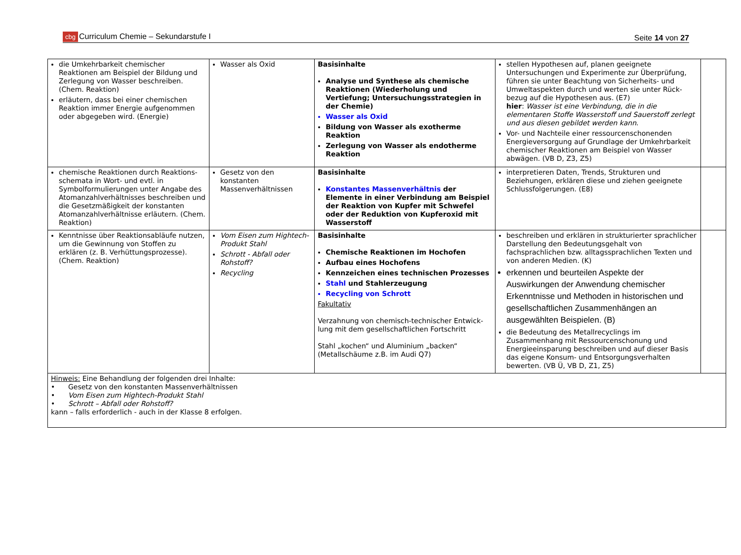cbg Curriculum Chemie – Sekundarstufe I
Seite 14 von 27
| die Umkehrbarkeit chemischer Reaktionen am Beispiel der Bildung und Zerlegung von Wasser beschreiben. (Chem. Reaktion) erläutern, dass bei einer chemischen Reaktion immer Energie aufgenommen oder abgegeben wird. (Energie) | Wasser als Oxid | Basisinhalte Analyse und Synthese als chemische Reaktionen (Wiederholung und Vertiefung; Untersuchungsstrategien in der Chemie) Wasser als Oxid Bildung von Wasser als exotherme Reaktion Zerlegung von Wasser als endotherme Reaktion | stellen Hypothesen auf, planen geeignete Untersuchungen und Experimente zur Überprüfung, führen sie unter Beachtung von Sicherheits- und Umweltaspekten durch und werten sie unter Rück-bezug auf die Hypothesen aus. (E7) hier : Wasser ist eine Verbindung, die in die elementaren Stoffe Wasserstoff und Sauerstoff zerlegt und aus diesen gebildet werden kann . Vor- und Nachteile einer ressourcenschonenden Energieversorgung auf Grundlage der Umkehrbarkeit chemischer Reaktionen am Beispiel von Wasser abwägen. (VB D, Z3, Z5) | |
| chemische Reaktionen durch Reaktions-schemata in Wort- und evtl. in Symbolformulierungen unter Angabe des Atomanzahlverhältnisses beschreiben und die Gesetzmäßigkeit der konstanten Atomanzahlverhältnisse erläutern. (Chem. Reaktion) | Gesetz von den konstanten Massenverhältnissen | Basisinhalte Konstantes Massenverhältnis der Elemente in einer Verbindung am Beispiel der Reaktion von Kupfer mit Schwefel oder der Reduktion von Kupferoxid mit Wasserstoff | interpretieren Daten, Trends, Strukturen und Beziehungen, erklären diese und ziehen geeignete Schlussfolgerungen. (E8) | |
| Kenntnisse über Reaktionsabläufe nutzen, um die Gewinnung von Stoffen zu erklären (z. B. Verhüttungsprozesse). (Chem. Reaktion) | Vom Eisen zum Hightech-Produkt Stahl Schrott - Abfall oder Rohstoff? Recycling | Basisinhalte Chemische Reaktionen im Hochofen Aufbau eines Hochofens Kennzeichen eines technischen Prozesses Stahl und Stahlerzeugung Recycling von Schrott Fakultativ Verzahnung von chemisch-technischer Entwick-lung mit dem gesellschaftlichen Fortschritt Stahl „kochen“ und Aluminium „backen“ (Metallschäume z.B. im Audi Q7) | beschreiben und erklären in strukturierter sprachlicher Darstellung den Bedeutungsgehalt von fachsprachlichen bzw. alltagssprachlichen Texten und von anderen Medien. (K) erkennen und beurteilen Aspekte der Auswirkungen der Anwendung chemischer Erkenntnisse und Methoden in historischen und gesellschaftlichen Zusammenhängen an ausgewählten Beispielen. (B) die Bedeutung des Metallrecyclings im Zusammenhang mit Ressourcenschonung und Energieeinsparung beschreiben und auf dieser Basis das eigene Konsum- und Entsorgungsverhalten bewerten. (VB Ü, VB D, Z1, Z5) | |
| Hinweis: Eine Behandlung der folgenden drei Inhalte: • Gesetz von den konstanten Massenverhältnissen • Vom Eisen zum Hightech-Produkt Stahl • Schrott – Abfall oder Rohstoff? kann – falls erforderlich - auch in der Klasse 8 erfolgen. | | | | |